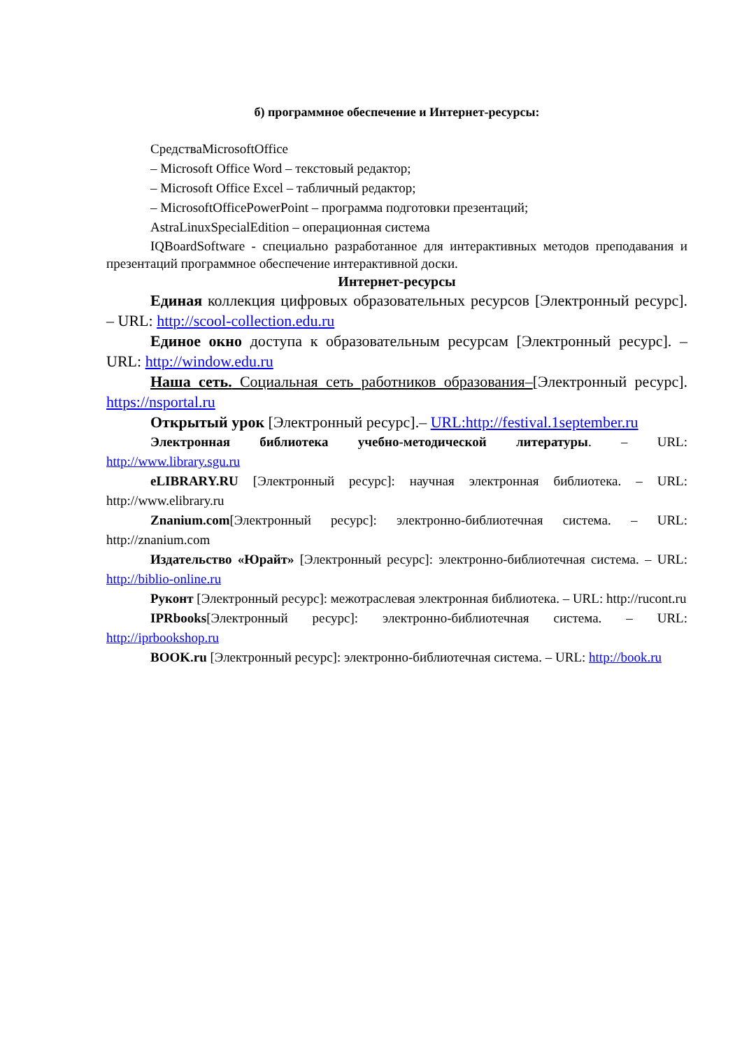б) программное обеспечение и Интернет-ресурсы:
СредстваMicrosoftOffice
– Microsoft Office Word – текстовый редактор;
– Microsoft Office Excel – табличный редактор;
– MicrosoftOfficePowerPoint – программа подготовки презентаций;
AstraLinuxSpecialEdition – операционная система
IQBoardSoftware - специально разработанное для интерактивных методов преподавания и презентаций программное обеспечение интерактивной доски.
Интернет-ресурсы
Единая коллекция цифровых образовательных ресурсов [Электронный ресурс]. – URL: http://scool-collection.edu.ru
Единое окно доступа к образовательным ресурсам [Электронный ресурс]. – URL: http://window.edu.ru
Наша сеть. Социальная сеть работников образования–[Электронный ресурс]. https://nsportal.ru
Открытый урок [Электронный ресурс].– URL:http://festival.1september.ru
Электронная библиотека учебно-методической литературы. – URL: http://www.library.sgu.ru
eLIBRARY.RU [Электронный ресурс]: научная электронная библиотека. – URL: http://www.elibrary.ru
Znanium.com[Электронный ресурс]: электронно-библиотечная система. – URL: http://znanium.com
Издательство «Юрайт» [Электронный ресурс]: электронно-библиотечная система. – URL: http://biblio-online.ru
Руконт [Электронный ресурс]: межотраслевая электронная библиотека. – URL: http://rucont.ru
IPRbooks[Электронный ресурс]: электронно-библиотечная система. – URL: http://iprbookshop.ru
BOOK.ru [Электронный ресурс]: электронно-библиотечная система. – URL: http://book.ru